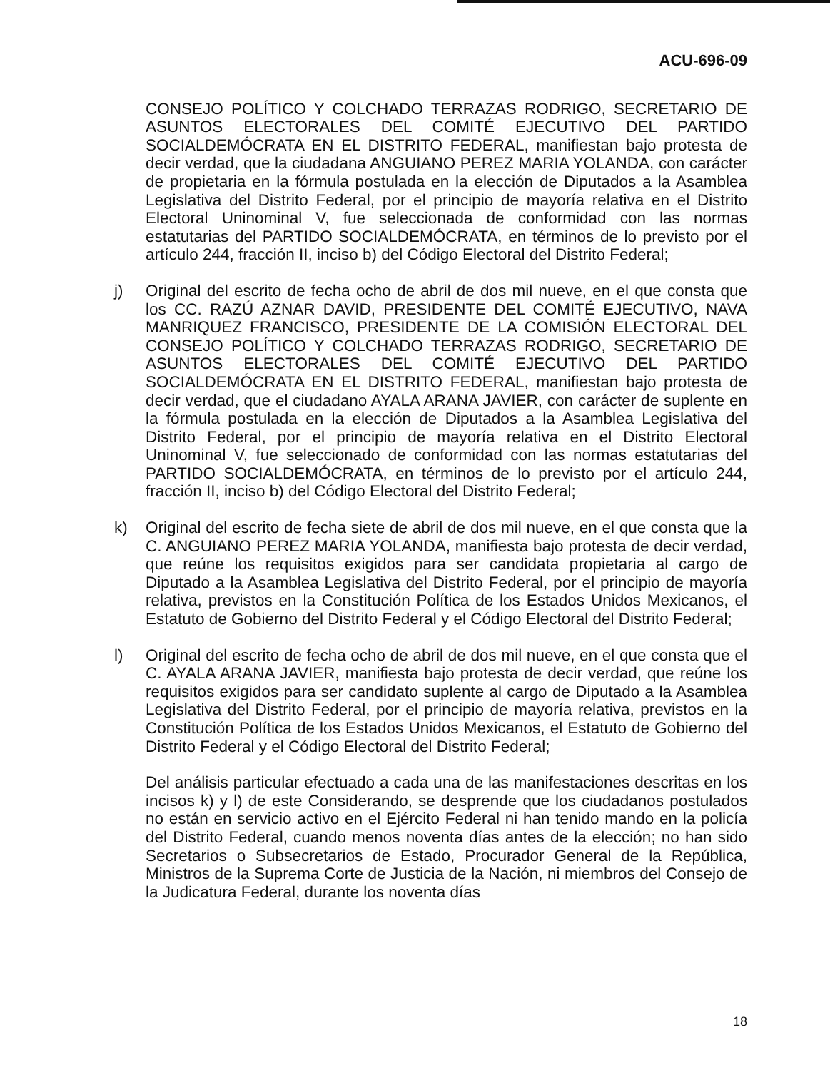ACU-696-09
CONSEJO POLÍTICO Y COLCHADO TERRAZAS RODRIGO, SECRETARIO DE ASUNTOS ELECTORALES DEL COMITÉ EJECUTIVO DEL PARTIDO SOCIALDEMÓCRATA EN EL DISTRITO FEDERAL, manifiestan bajo protesta de decir verdad, que la ciudadana ANGUIANO PEREZ MARIA YOLANDA, con carácter de propietaria en la fórmula postulada en la elección de Diputados a la Asamblea Legislativa del Distrito Federal, por el principio de mayoría relativa en el Distrito Electoral Uninominal V, fue seleccionada de conformidad con las normas estatutarias del PARTIDO SOCIALDEMÓCRATA, en términos de lo previsto por el artículo 244, fracción II, inciso b) del Código Electoral del Distrito Federal;
j) Original del escrito de fecha ocho de abril de dos mil nueve, en el que consta que los CC. RAZÚ AZNAR DAVID, PRESIDENTE DEL COMITÉ EJECUTIVO, NAVA MANRIQUEZ FRANCISCO, PRESIDENTE DE LA COMISIÓN ELECTORAL DEL CONSEJO POLÍTICO Y COLCHADO TERRAZAS RODRIGO, SECRETARIO DE ASUNTOS ELECTORALES DEL COMITÉ EJECUTIVO DEL PARTIDO SOCIALDEMÓCRATA EN EL DISTRITO FEDERAL, manifiestan bajo protesta de decir verdad, que el ciudadano AYALA ARANA JAVIER, con carácter de suplente en la fórmula postulada en la elección de Diputados a la Asamblea Legislativa del Distrito Federal, por el principio de mayoría relativa en el Distrito Electoral Uninominal V, fue seleccionado de conformidad con las normas estatutarias del PARTIDO SOCIALDEMÓCRATA, en términos de lo previsto por el artículo 244, fracción II, inciso b) del Código Electoral del Distrito Federal;
k) Original del escrito de fecha siete de abril de dos mil nueve, en el que consta que la C. ANGUIANO PEREZ MARIA YOLANDA, manifiesta bajo protesta de decir verdad, que reúne los requisitos exigidos para ser candidata propietaria al cargo de Diputado a la Asamblea Legislativa del Distrito Federal, por el principio de mayoría relativa, previstos en la Constitución Política de los Estados Unidos Mexicanos, el Estatuto de Gobierno del Distrito Federal y el Código Electoral del Distrito Federal;
l) Original del escrito de fecha ocho de abril de dos mil nueve, en el que consta que el C. AYALA ARANA JAVIER, manifiesta bajo protesta de decir verdad, que reúne los requisitos exigidos para ser candidato suplente al cargo de Diputado a la Asamblea Legislativa del Distrito Federal, por el principio de mayoría relativa, previstos en la Constitución Política de los Estados Unidos Mexicanos, el Estatuto de Gobierno del Distrito Federal y el Código Electoral del Distrito Federal;
Del análisis particular efectuado a cada una de las manifestaciones descritas en los incisos k) y l) de este Considerando, se desprende que los ciudadanos postulados no están en servicio activo en el Ejército Federal ni han tenido mando en la policía del Distrito Federal, cuando menos noventa días antes de la elección; no han sido Secretarios o Subsecretarios de Estado, Procurador General de la República, Ministros de la Suprema Corte de Justicia de la Nación, ni miembros del Consejo de la Judicatura Federal, durante los noventa días
18